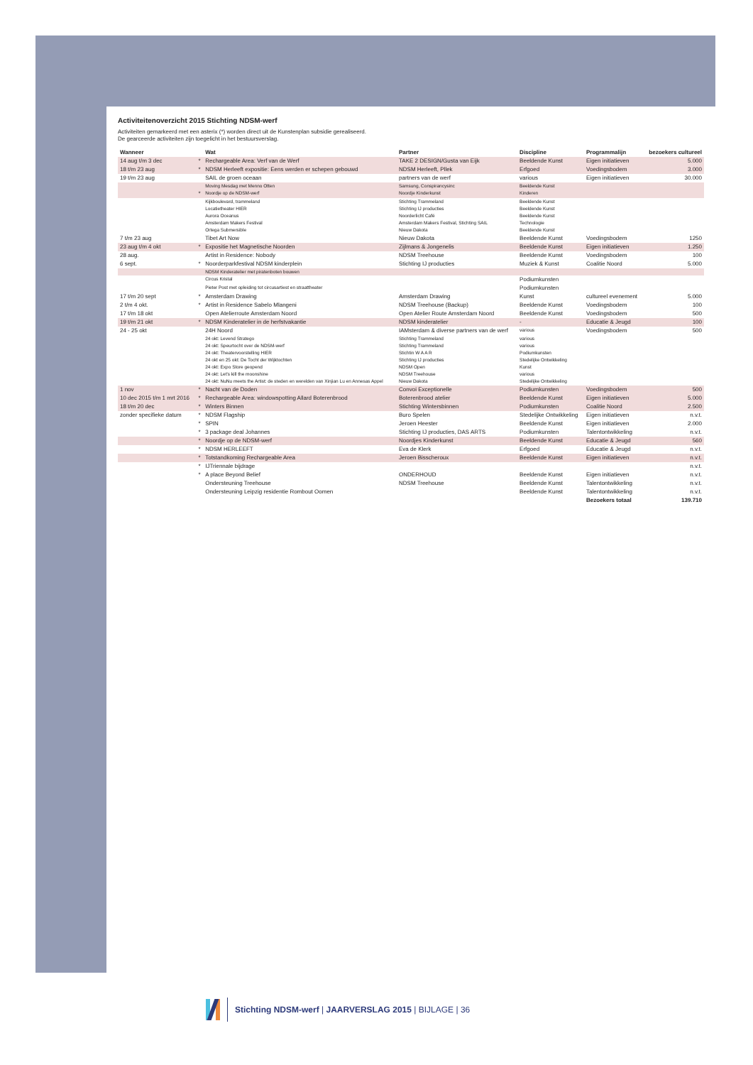Activiteitenoverzicht 2015 Stichting NDSM-werf
Activiteiten gemarkeerd met een asterix (*) worden direct uit de Kunstenplan subsidie gerealiseerd.
De gearceerde activiteiten zijn toegelicht in het bestuursverslag.
| Wanneer | | Wat | Partner | Discipline | Programmalijn | bezoekers cultureel |
| --- | --- | --- | --- | --- | --- | --- |
| 14 aug t/m 3 dec | * | Rechargeable Area: Verf van de Werf | TAKE 2 DESIGN/Gusta van Eijk | Beeldende Kunst | Eigen initiatieven | 5.000 |
| 18 t/m 23 aug | * | NDSM Herleeft expositie: Eens werden er schepen gebouwd | NDSM Herleeft, Pllek | Erfgoed | Voedingsbodem | 3.000 |
| 19 t/m 23 aug | | SAIL de groen oceaan | partners van de werf | various | Eigen initiatieven | 30.000 |
| | | Moving Mesdag met Menno Otten | Samsung, Conspirancysinc | Beeldende Kunst | | |
| | * | Noordje op de NDSM-werf | Noordje Kinderkunst | Kinderen | | |
| | | Kijkboulevard, trammeland | Stichting Trammeland | Beeldende Kunst | | |
| | | Locatietheater HIER | Stichting IJ producties | Beeldende Kunst | | |
| | | Aurora Oceanus | Noorderlicht Café | Beeldende Kunst | | |
| | | Amsterdam Makers Festival | Amsterdam Makers Festival, Stichting SAIL | Technologie | | |
| | | Ortega Submersible | Nieuw Dakota | Beeldende Kunst | | |
| 7 t/m 23 aug | | Tibet Art Now | Nieuw Dakota | Beeldende Kunst | Voedingsbodem | 1250 |
| 23 aug t/m 4 okt | * | Expositie het Magnetische Noorden | Zijlmans & Jongenelis | Beeldende Kunst | Eigen initiatieven | 1.250 |
| 28 aug. | | Artist in Residence: Nobody | NDSM Treehouse | Beeldende Kunst | Voedingsbodem | 100 |
| 6 sept. | * | Noorderparkfestival NDSM kinderplein | Stichting IJ producties | Muziek & Kunst | Coalitie Noord | 5.000 |
| | | NDSM Kinderatelier met piratenboten bouwen | | | | |
| | | Circus Kristal | | Podiumkunsten | | |
| | | Pieter Post met opleiding tot circusartiest en straattheater | | Podiumkunsten | | |
| 17 t/m 20 sept | * | Amsterdam Drawing | Amsterdam Drawing | Kunst | cultureel evenement | 5.000 |
| 2 t/m 4 okt. | * | Artist in Residence Sabelo Mlangeni | NDSM Treehouse (Backup) | Beeldende Kunst | Voedingsbodem | 100 |
| 17 t/m 18 okt | | Open Atelierroute Amsterdam Noord | Open Atelier Route Amsterdam Noord | Beeldende Kunst | Voedingsbodem | 500 |
| 19 t/m 21 okt | * | NDSM Kinderatelier in de herfstvakantie | NDSM kinderatelier | - | Educatie & Jeugd | 100 |
| 24 - 25 okt | | 24H Noord | IAMsterdam & diverse partners van de werf | various | Voedingsbodem | 500 |
| | | 24 okt: Levend Stratego | Stichting Trammeland | various | | |
| | | 24 okt: Speurtocht over de NDSM-werf | Stichting Trammeland | various | | |
| | | 24 okt: Theatervoorstelling HIER | Stichtin W A A R | Podiumkunsten | | |
| | | 24 okt en 25 okt: De Tocht der Wijktochten | Stichting IJ producties | Stedelijke Ontwikkeling | | |
| | | 24 okt: Expo Store geopend | NDSM Open | Kunst | | |
| | | 24 okt: Let's kill the moonshine | NDSM Treehouse | various | | |
| | | 24 okt: NuNu meets the Artist: de steden en werelden van Xinjian Lu en Annesas Appel | Nieuw Dakota | Stedelijke Ontwikkeling | | |
| 1 nov | * | Nacht van de Doden | Convoi Exceptionelle | Podiumkunsten | Voedingsbodem | 500 |
| 10 dec 2015 t/m 1 mrt 2016 | * | Rechargeable Area: windowspotting Allard Boterenbrood | Boterenbrood atelier | Beeldende Kunst | Eigen initiatieven | 5.000 |
| 18 t/m 20 dec | * | Winters Binnen | Stichting Wintersbinnen | Podiumkunsten | Coalitie Noord | 2.500 |
| zonder specifieke datum | * | NDSM Flagship | Buro Spelen | Stedelijke Ontwikkeling | Eigen initiatieven | n.v.t. |
| | * | SPIN | Jeroen Heester | Beeldende Kunst | Eigen initiatieven | 2.000 |
| | * | 3 package deal Johannes | Stichting IJ producties, DAS ARTS | Podiumkunsten | Talentontwikkeling | n.v.t. |
| | * | Noordje op de NDSM-werf | Noordjes Kinderkunst | Beeldende Kunst | Educatie & Jeugd | 560 |
| | * | NDSM HERLEEFT | Eva de Klerk | Erfgoed | Educatie & Jeugd | n.v.t. |
| | * | Totstandkoming Rechargeable Area | Jeroen Bisscheroux | Beeldende Kunst | Eigen initiatieven | n.v.t. |
| | * | IJTriennale bijdrage | | | | n.v.t. |
| | * | A place Beyond Belief | ONDERHOUD | Beeldende Kunst | Eigen initiatieven | n.v.t. |
| | | Ondersteuning Treehouse | NDSM Treehouse | Beeldende Kunst | Talentontwikkeling | n.v.t. |
| | | Ondersteuning Leipzig residentie Rombout Oomen | | Beeldende Kunst | Talentontwikkeling | n.v.t. |
| | | | | | Bezoekers totaal | 139.710 |
Stichting NDSM-werf | JAARVERSLAG 2015 | BIJLAGE | 36